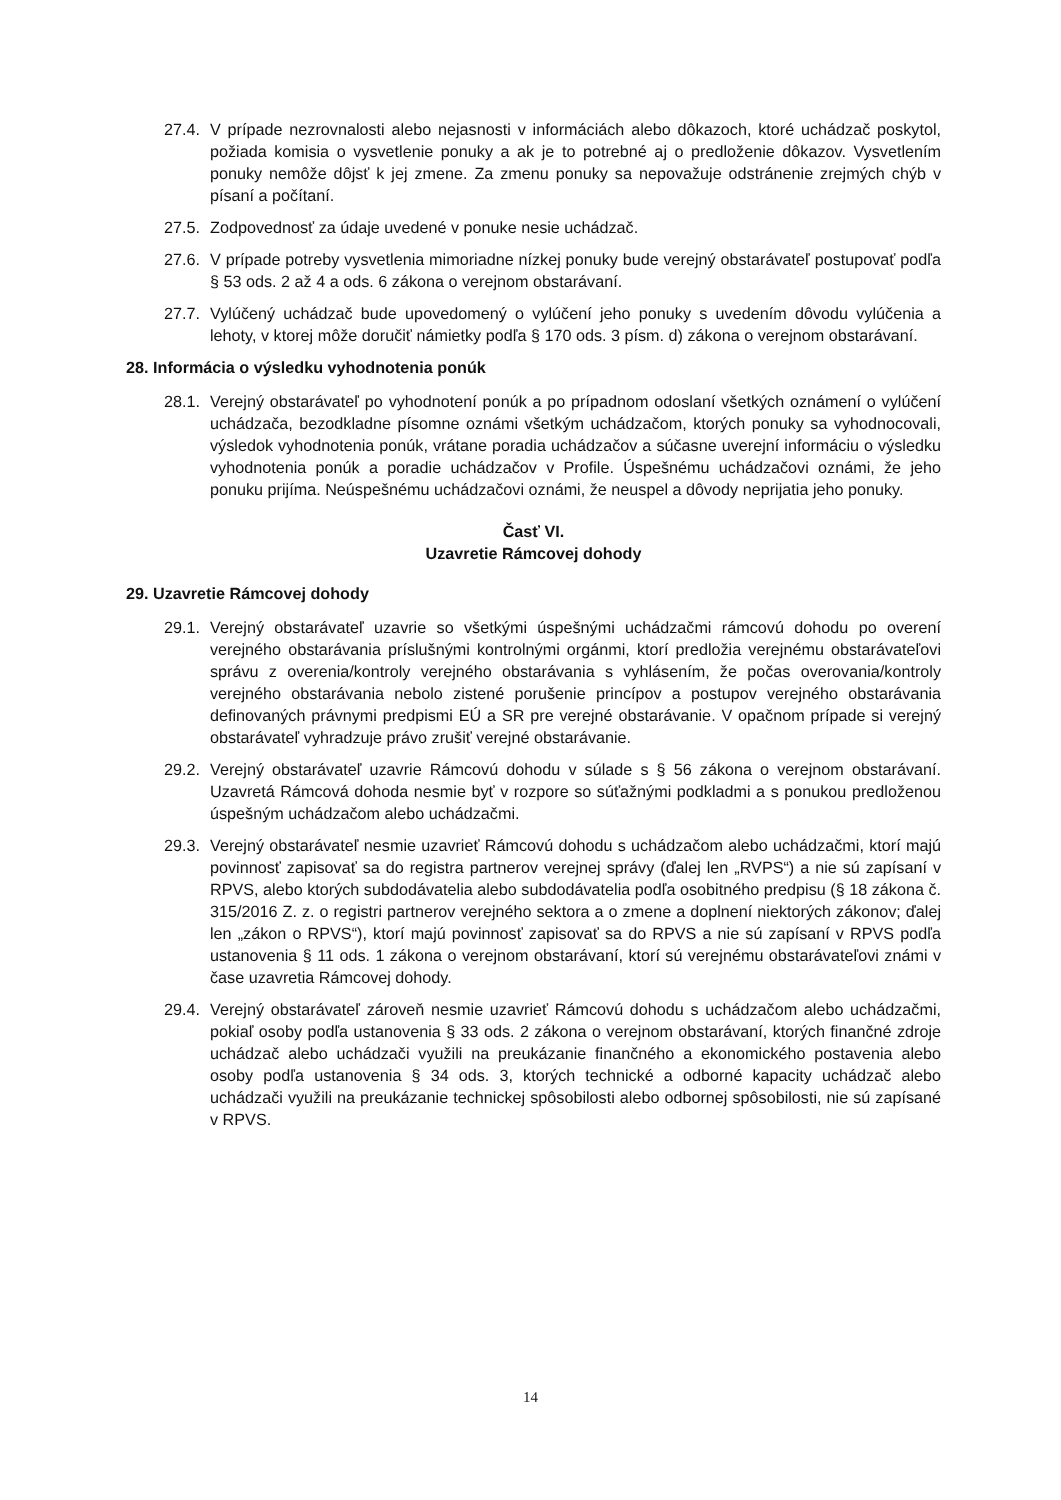27.4.
V prípade nezrovnalosti alebo nejasnosti v informáciách alebo dôkazoch, ktoré uchádzač poskytol, požiada komisia o vysvetlenie ponuky a ak je to potrebné aj o predloženie dôkazov. Vysvetlením ponuky nemôže dôjsť k jej zmene. Za zmenu ponuky sa nepovažuje odstránenie zrejmých chýb v písaní a počítaní.
27.5.
Zodpovednosť za údaje uvedené v ponuke nesie uchádzač.
27.6.
V prípade potreby vysvetlenia mimoriadne nízkej ponuky bude verejný obstarávateľ postupovať podľa § 53 ods. 2 až 4 a ods. 6 zákona o verejnom obstarávaní.
27.7.
Vylúčený uchádzač bude upovedomený o vylúčení jeho ponuky s uvedením dôvodu vylúčenia a lehoty, v ktorej môže doručiť námietky podľa § 170 ods. 3 písm. d) zákona o verejnom obstarávaní.
28. Informácia o výsledku vyhodnotenia ponúk
28.1.
Verejný obstarávateľ po vyhodnotení ponúk a po prípadnom odoslaní všetkých oznámení o vylúčení uchádzača, bezodkladne písomne oznámi všetkým uchádzačom, ktorých ponuky sa vyhodnocovali, výsledok vyhodnotenia ponúk, vrátane poradia uchádzačov a súčasne uverejní informáciu o výsledku vyhodnotenia ponúk a poradie uchádzačov v Profile. Úspešnému uchádzačovi oznámi, že jeho ponuku prijíma. Neúspešnému uchádzačovi oznámi, že neuspel a dôvody neprijatia jeho ponuky.
Časť VI.
Uzavretie Rámcovej dohody
29. Uzavretie Rámcovej dohody
29.1.
Verejný obstarávateľ uzavrie so všetkými úspešnými uchádzačmi rámcovú dohodu po overení verejného obstarávania príslušnými kontrolnými orgánmi, ktorí predložia verejnému obstarávateľovi správu z overenia/kontroly verejného obstarávania s vyhlásením, že počas overovania/kontroly verejného obstarávania nebolo zistené porušenie princípov a postupov verejného obstarávania definovaných právnymi predpismi EÚ a SR pre verejné obstarávanie. V opačnom prípade si verejný obstarávateľ vyhradzuje právo zrušiť verejné obstarávanie.
29.2.
Verejný obstarávateľ uzavrie Rámcovú dohodu v súlade s § 56 zákona o verejnom obstarávaní. Uzavretá Rámcová dohoda nesmie byť v rozpore so súťažnými podkladmi a s ponukou predloženou úspešným uchádzačom alebo uchádzačmi.
29.3.
Verejný obstarávateľ nesmie uzavrieť Rámcovú dohodu s uchádzačom alebo uchádzačmi, ktorí majú povinnosť zapisovať sa do registra partnerov verejnej správy (ďalej len „RVPS“) a nie sú zapísaní v RPVS, alebo ktorých subdodávatelia alebo subdodávatelia podľa osobitného predpisu (§ 18 zákona č. 315/2016 Z. z. o registri partnerov verejného sektora a o zmene a doplnení niektorých zákonov; ďalej len „zákon o RPVS“), ktorí majú povinnosť zapisovať sa do RPVS a nie sú zapísaní v RPVS podľa ustanovenia § 11 ods. 1 zákona o verejnom obstarávaní, ktorí sú verejnému obstarávateľovi známi v čase uzavretia Rámcovej dohody.
29.4.
Verejný obstarávateľ zároveň nesmie uzavrieť Rámcovú dohodu s uchádzačom alebo uchádzačmi, pokiaľ osoby podľa ustanovenia § 33 ods. 2 zákona o verejnom obstarávaní, ktorých finančné zdroje uchádzač alebo uchádzači využili na preukázanie finančného a ekonomického postavenia alebo osoby podľa ustanovenia § 34 ods. 3, ktorých technické a odborné kapacity uchádzač alebo uchádzači využili na preukázanie technickej spôsobilosti alebo odbornej spôsobilosti, nie sú zapísané v RPVS.
14